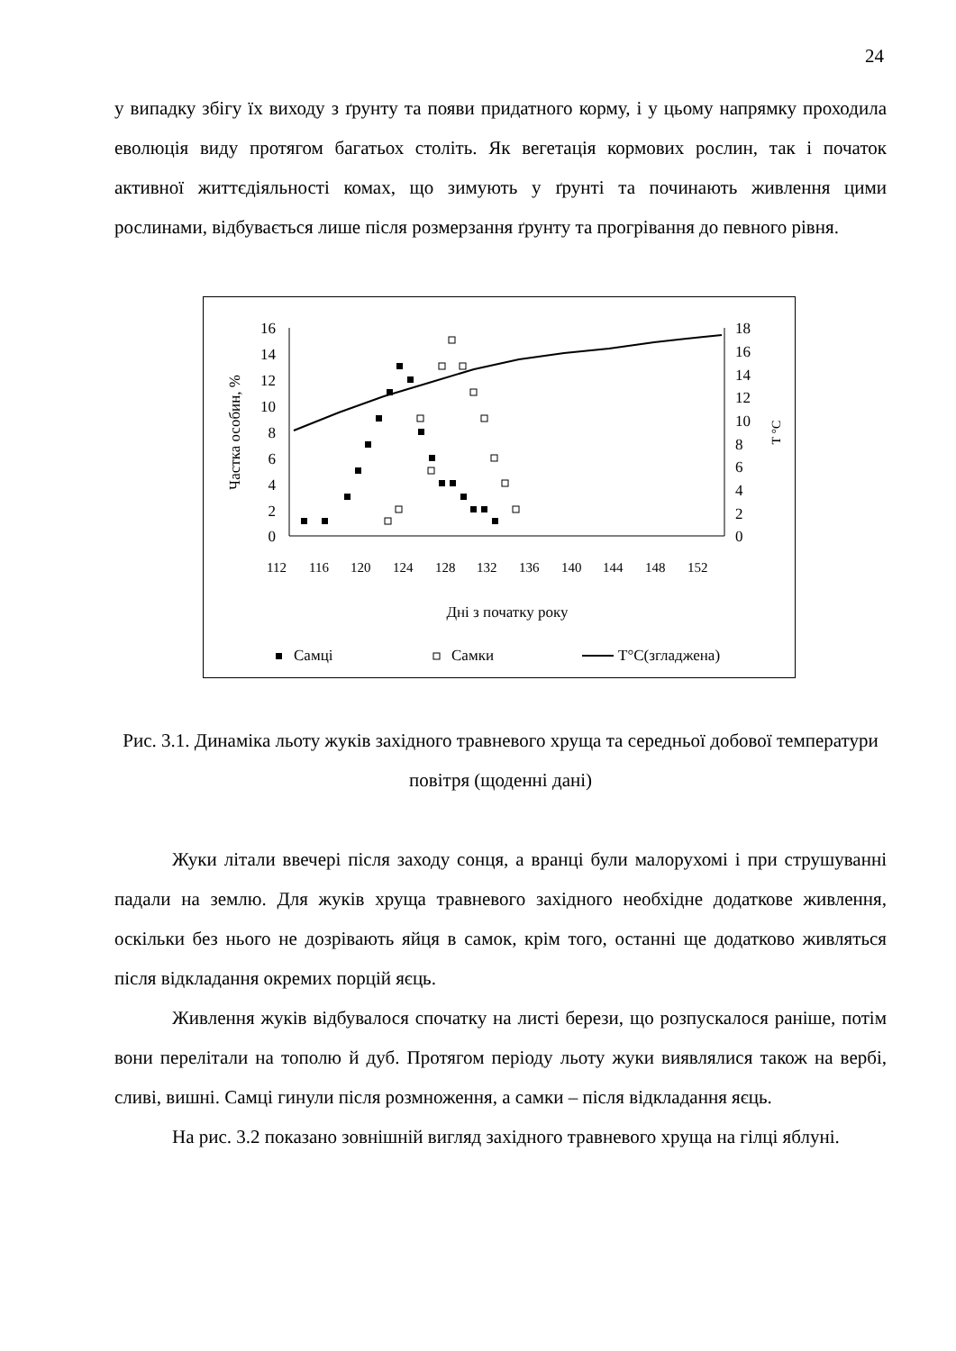24
у випадку збігу їх виходу з ґрунту та появи придатного корму, і у цьому напрямку проходила еволюція виду протягом багатьох століть. Як вегетація кормових рослин, так і початок активної життєдіяльності комах, що зимують у ґрунті та починають живлення цими рослинами, відбувається лише після розмерзання ґрунту та прогрівання до певного рівня.
16
14
12
10
8
6
4
2
0
18
16
14
12
10
8
6
4
2
0
Частка особин, %
T °C
112
116
120
124
128
132
136
140
144
148
152
Дні з початку року
Самці
Самки
T°C(згладжена)
Рис. 3.1. Динаміка льоту жуків західного травневого хруща та середньої добової температури повітря (щоденні дані)
Жуки літали ввечері після заходу сонця, а вранці були малорухомі і при струшуванні падали на землю. Для жуків хруща травневого західного необхідне додаткове живлення, оскільки без нього не дозрівають яйця в самок, крім того, останні ще додатково живляться після відкладання окремих порцій яєць.
Живлення жуків відбувалося спочатку на листі берези, що розпускалося раніше, потім вони перелітали на тополю й дуб. Протягом періоду льоту жуки виявлялися також на вербі, сливі, вишні. Самці гинули після розмноження, а самки – після відкладання яєць.
На рис. 3.2 показано зовнішній вигляд західного травневого хруща на гілці яблуні.